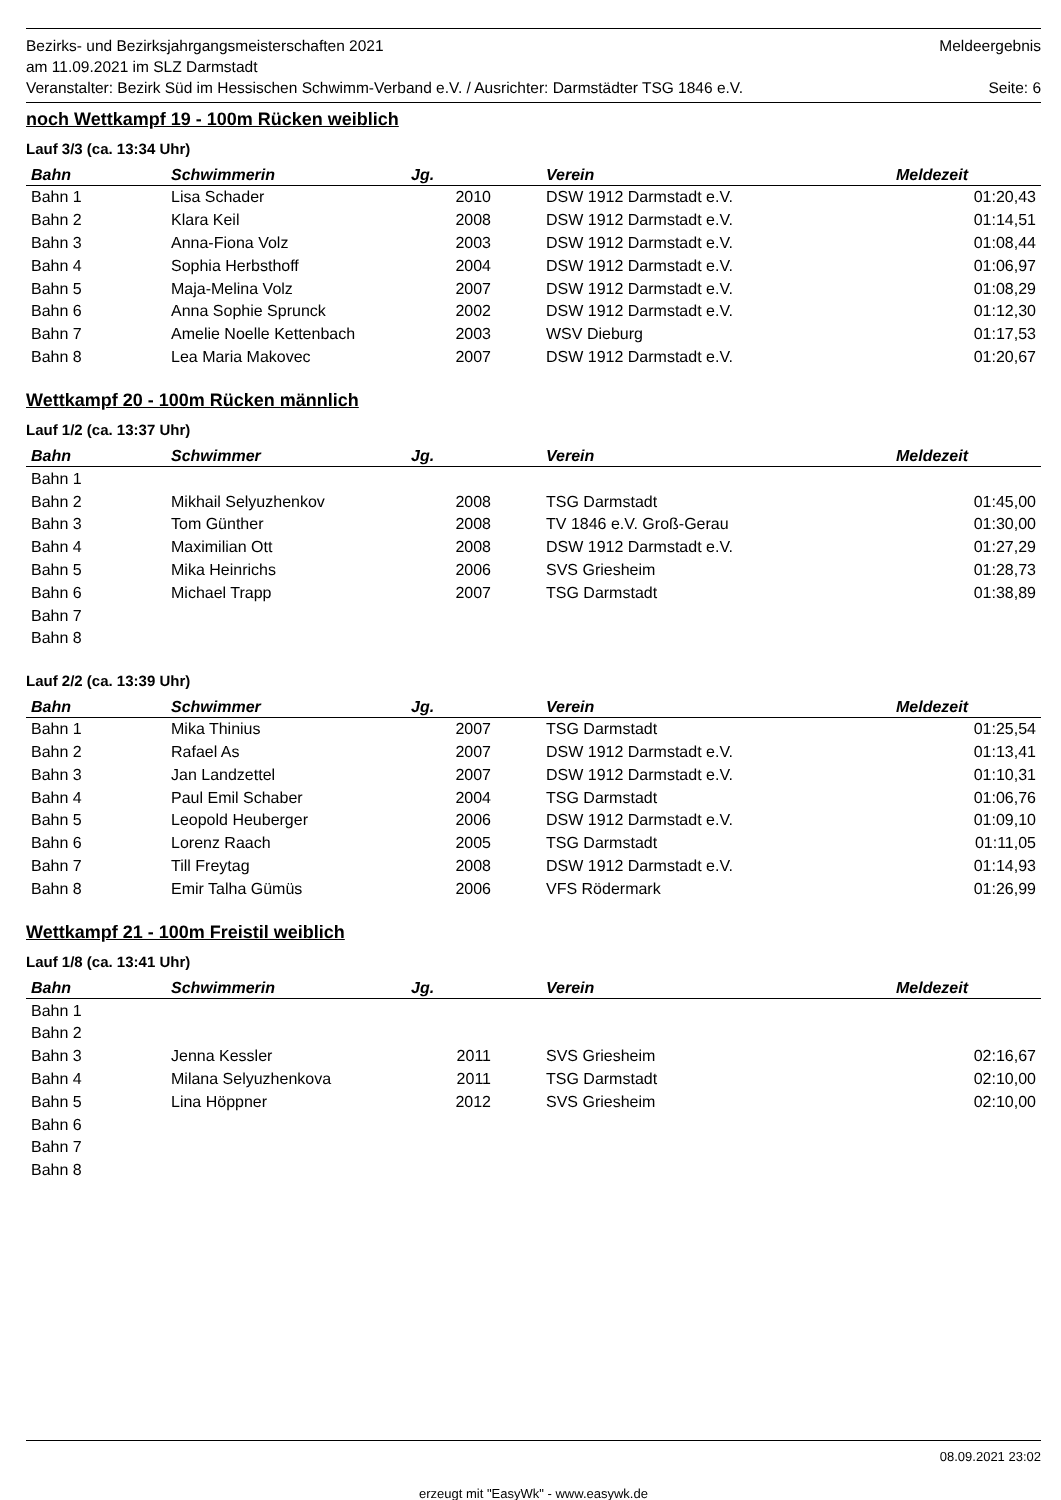Bezirks- und Bezirksjahrgangsmeisterschaften 2021 Meldeergebnis
am 11.09.2021 im SLZ Darmstadt
Veranstalter: Bezirk Süd im Hessischen Schwimm-Verband e.V. / Ausrichter: Darmstädter TSG 1846 e.V. Seite: 6
noch Wettkampf 19 - 100m Rücken weiblich
Lauf 3/3 (ca. 13:34 Uhr)
| Bahn | Schwimmerin | Jg. | Verein | Meldezeit |
| --- | --- | --- | --- | --- |
| Bahn 1 | Lisa Schader | 2010 | DSW 1912 Darmstadt e.V. | 01:20,43 |
| Bahn 2 | Klara Keil | 2008 | DSW 1912 Darmstadt e.V. | 01:14,51 |
| Bahn 3 | Anna-Fiona Volz | 2003 | DSW 1912 Darmstadt e.V. | 01:08,44 |
| Bahn 4 | Sophia Herbsthoff | 2004 | DSW 1912 Darmstadt e.V. | 01:06,97 |
| Bahn 5 | Maja-Melina Volz | 2007 | DSW 1912 Darmstadt e.V. | 01:08,29 |
| Bahn 6 | Anna Sophie Sprunck | 2002 | DSW 1912 Darmstadt e.V. | 01:12,30 |
| Bahn 7 | Amelie Noelle Kettenbach | 2003 | WSV Dieburg | 01:17,53 |
| Bahn 8 | Lea Maria Makovec | 2007 | DSW 1912 Darmstadt e.V. | 01:20,67 |
Wettkampf 20 - 100m Rücken männlich
Lauf 1/2 (ca. 13:37 Uhr)
| Bahn | Schwimmer | Jg. | Verein | Meldezeit |
| --- | --- | --- | --- | --- |
| Bahn 1 | | | | |
| Bahn 2 | Mikhail Selyuzhenkov | 2008 | TSG Darmstadt | 01:45,00 |
| Bahn 3 | Tom Günther | 2008 | TV 1846 e.V. Groß-Gerau | 01:30,00 |
| Bahn 4 | Maximilian Ott | 2008 | DSW 1912 Darmstadt e.V. | 01:27,29 |
| Bahn 5 | Mika Heinrichs | 2006 | SVS Griesheim | 01:28,73 |
| Bahn 6 | Michael Trapp | 2007 | TSG Darmstadt | 01:38,89 |
| Bahn 7 | | | | |
| Bahn 8 | | | | |
Lauf 2/2 (ca. 13:39 Uhr)
| Bahn | Schwimmer | Jg. | Verein | Meldezeit |
| --- | --- | --- | --- | --- |
| Bahn 1 | Mika Thinius | 2007 | TSG Darmstadt | 01:25,54 |
| Bahn 2 | Rafael As | 2007 | DSW 1912 Darmstadt e.V. | 01:13,41 |
| Bahn 3 | Jan Landzettel | 2007 | DSW 1912 Darmstadt e.V. | 01:10,31 |
| Bahn 4 | Paul Emil Schaber | 2004 | TSG Darmstadt | 01:06,76 |
| Bahn 5 | Leopold Heuberger | 2006 | DSW 1912 Darmstadt e.V. | 01:09,10 |
| Bahn 6 | Lorenz Raach | 2005 | TSG Darmstadt | 01:11,05 |
| Bahn 7 | Till Freytag | 2008 | DSW 1912 Darmstadt e.V. | 01:14,93 |
| Bahn 8 | Emir Talha Gümüs | 2006 | VFS Rödermark | 01:26,99 |
Wettkampf 21 - 100m Freistil weiblich
Lauf 1/8 (ca. 13:41 Uhr)
| Bahn | Schwimmerin | Jg. | Verein | Meldezeit |
| --- | --- | --- | --- | --- |
| Bahn 1 | | | | |
| Bahn 2 | | | | |
| Bahn 3 | Jenna Kessler | 2011 | SVS Griesheim | 02:16,67 |
| Bahn 4 | Milana Selyuzhenkova | 2011 | TSG Darmstadt | 02:10,00 |
| Bahn 5 | Lina Höppner | 2012 | SVS Griesheim | 02:10,00 |
| Bahn 6 | | | | |
| Bahn 7 | | | | |
| Bahn 8 | | | | |
08.09.2021 23:02
erzeugt mit "EasyWk" - www.easywk.de